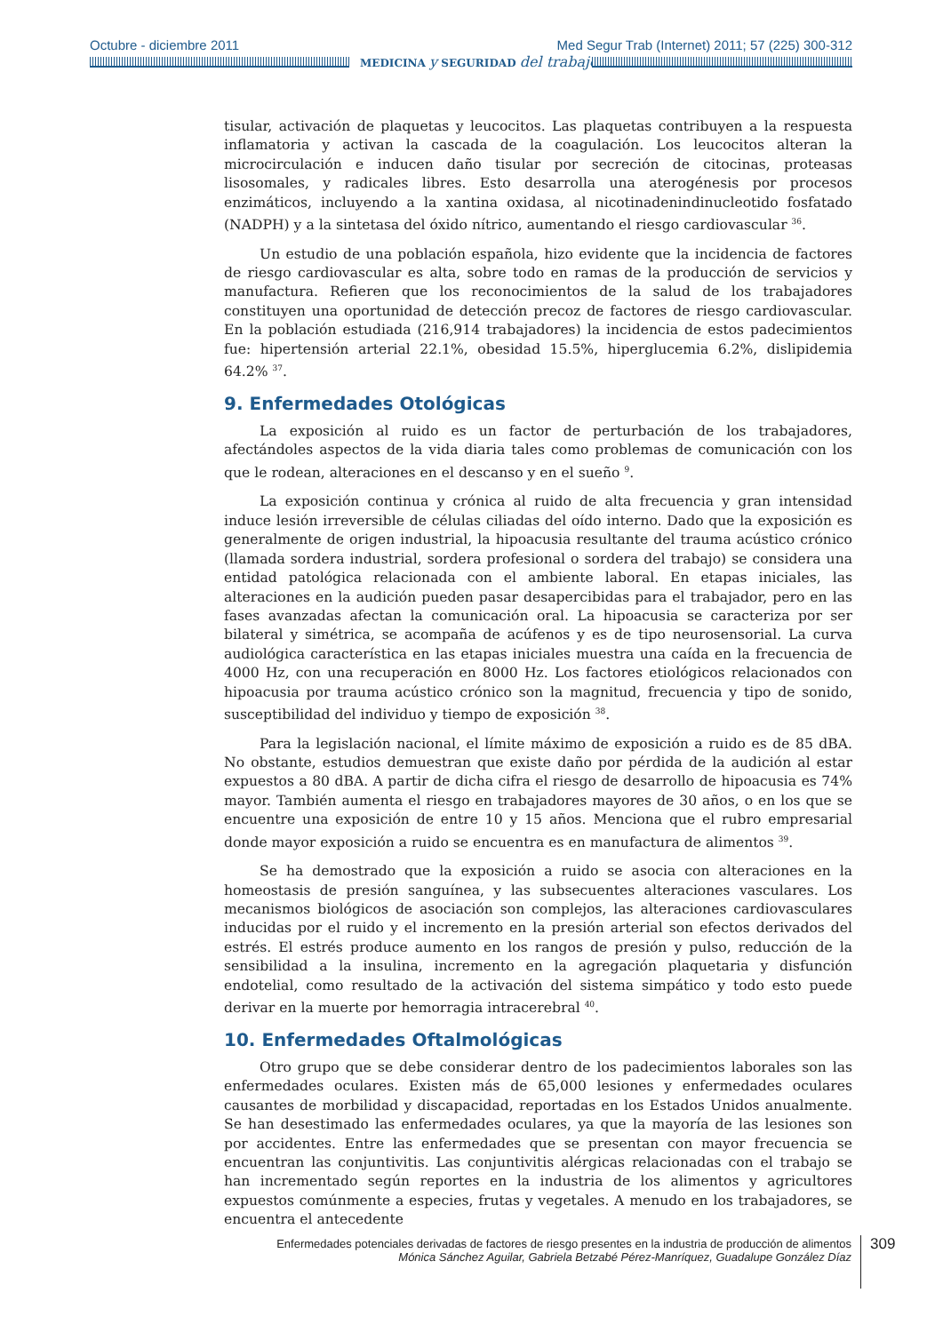Octubre - diciembre 2011 Med Segur Trab (Internet) 2011; 57 (225) 300-312
MEDICINA y SEGURIDAD del trabajo
tisular, activación de plaquetas y leucocitos. Las plaquetas contribuyen a la respuesta inflamatoria y activan la cascada de la coagulación. Los leucocitos alteran la microcirculación e inducen daño tisular por secreción de citocinas, proteasas lisosomales, y radicales libres. Esto desarrolla una aterogénesis por procesos enzimáticos, incluyendo a la xantina oxidasa, al nicotinadenindinucleotido fosfatado (NADPH) y a la sintetasa del óxido nítrico, aumentando el riesgo cardiovascular <sup>36</sup>.
Un estudio de una población española, hizo evidente que la incidencia de factores de riesgo cardiovascular es alta, sobre todo en ramas de la producción de servicios y manufactura. Refieren que los reconocimientos de la salud de los trabajadores constituyen una oportunidad de detección precoz de factores de riesgo cardiovascular. En la población estudiada (216,914 trabajadores) la incidencia de estos padecimientos fue: hipertensión arterial 22.1%, obesidad 15.5%, hiperglucemia 6.2%, dislipidemia 64.2% <sup>37</sup>.
9. Enfermedades Otológicas
La exposición al ruido es un factor de perturbación de los trabajadores, afectándoles aspectos de la vida diaria tales como problemas de comunicación con los que le rodean, alteraciones en el descanso y en el sueño <sup>9</sup>.
La exposición continua y crónica al ruido de alta frecuencia y gran intensidad induce lesión irreversible de células ciliadas del oído interno. Dado que la exposición es generalmente de origen industrial, la hipoacusia resultante del trauma acústico crónico (llamada sordera industrial, sordera profesional o sordera del trabajo) se considera una entidad patológica relacionada con el ambiente laboral. En etapas iniciales, las alteraciones en la audición pueden pasar desapercibidas para el trabajador, pero en las fases avanzadas afectan la comunicación oral. La hipoacusia se caracteriza por ser bilateral y simétrica, se acompaña de acúfenos y es de tipo neurosensorial. La curva audiológica característica en las etapas iniciales muestra una caída en la frecuencia de 4000 Hz, con una recuperación en 8000 Hz. Los factores etiológicos relacionados con hipoacusia por trauma acústico crónico son la magnitud, frecuencia y tipo de sonido, susceptibilidad del individuo y tiempo de exposición <sup>38</sup>.
Para la legislación nacional, el límite máximo de exposición a ruido es de 85 dBA. No obstante, estudios demuestran que existe daño por pérdida de la audición al estar expuestos a 80 dBA. A partir de dicha cifra el riesgo de desarrollo de hipoacusia es 74% mayor. También aumenta el riesgo en trabajadores mayores de 30 años, o en los que se encuentre una exposición de entre 10 y 15 años. Menciona que el rubro empresarial donde mayor exposición a ruido se encuentra es en manufactura de alimentos <sup>39</sup>.
Se ha demostrado que la exposición a ruido se asocia con alteraciones en la homeostasis de presión sanguínea, y las subsecuentes alteraciones vasculares. Los mecanismos biológicos de asociación son complejos, las alteraciones cardiovasculares inducidas por el ruido y el incremento en la presión arterial son efectos derivados del estrés. El estrés produce aumento en los rangos de presión y pulso, reducción de la sensibilidad a la insulina, incremento en la agregación plaquetaria y disfunción endotelial, como resultado de la activación del sistema simpático y todo esto puede derivar en la muerte por hemorragia intracerebral <sup>40</sup>.
10. Enfermedades Oftalmológicas
Otro grupo que se debe considerar dentro de los padecimientos laborales son las enfermedades oculares. Existen más de 65,000 lesiones y enfermedades oculares causantes de morbilidad y discapacidad, reportadas en los Estados Unidos anualmente. Se han desestimado las enfermedades oculares, ya que la mayoría de las lesiones son por accidentes. Entre las enfermedades que se presentan con mayor frecuencia se encuentran las conjuntivitis. Las conjuntivitis alérgicas relacionadas con el trabajo se han incrementado según reportes en la industria de los alimentos y agricultores expuestos comúnmente a especies, frutas y vegetales. A menudo en los trabajadores, se encuentra el antecedente
Enfermedades potenciales derivadas de factores de riesgo presentes en la industria de producción de alimentos
Mónica Sánchez Aguilar, Gabriela Betzabé Pérez-Manríquez, Guadalupe González Díaz
309